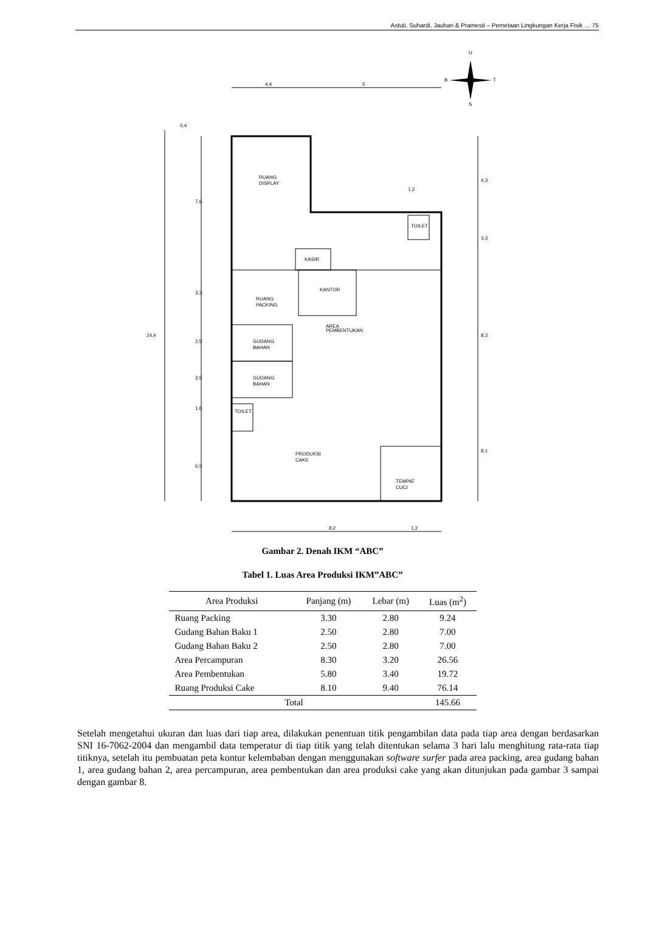Astuti, Suhardi, Jauhari & Pramesti – Pemetaan Lingkungan Kerja Fisik … 75
RUANG
DISPLAY
KASIR
KANTOR
RUANG
PACKING
GUDANG
BAHAN
GUDANG
BAHAN
TOILET
TOILET
AREA
PEMBENTUKAN
PRODUKSI
CAKE
TEMPAT
CUCI
4,4
5
0,4
7,6
3,3
2,5
2,5
1,6
6,5
24,4
4,3
3,3
8,3
8,1
1,2
8,2
1,2
U
B
T
S
Gambar 2. Denah IKM “ABC”
Tabel 1. Luas Area Produksi IKM”ABC”
| Area Produksi | Panjang (m) | Lebar (m) | Luas (m<sup>2</sup>) |
| --- | --- | --- | --- |
| Ruang Packing | 3.30 | 2.80 | 9.24 |
| Gudang Bahan Baku 1 | 2.50 | 2.80 | 7.00 |
| Gudang Bahan Baku 2 | 2.50 | 2.80 | 7.00 |
| Area Percampuran | 8.30 | 3.20 | 26.56 |
| Area Pembentukan | 5.80 | 3.40 | 19.72 |
| Ruang Produksi Cake | 8.10 | 9.40 | 76.14 |
| Total | | | 145.66 |
Setelah mengetahui ukuran dan luas dari tiap area, dilakukan penentuan titik pengambilan data pada tiap area dengan berdasarkan SNI 16-7062-2004 dan mengambil data temperatur di tiap titik yang telah ditentukan selama 3 hari lalu menghitung rata-rata tiap titiknya, setelah itu pembuatan peta kontur kelembaban dengan menggunakan software surfer pada area packing, area gudang bahan 1, area gudang bahan 2, area percampuran, area pembentukan dan area produksi cake yang akan ditunjukan pada gambar 3 sampai dengan gambar 8.